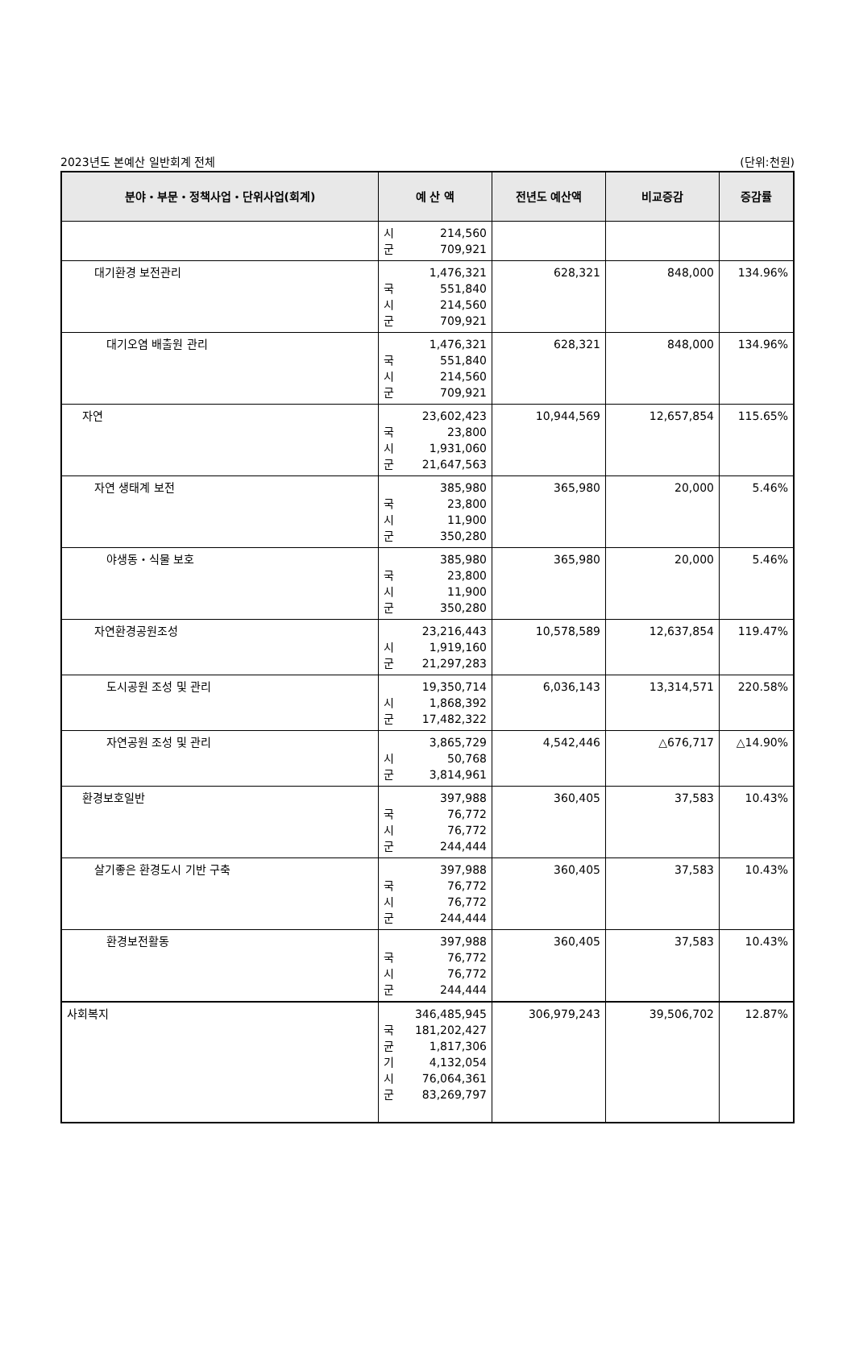2023년도 본예산 일반회계 전체 (단위:천원)
| 분야・부문・정책사업・단위사업(회계) | 예 산 액 | 전년도 예산액 | 비교증감 | 증감률 |
| --- | --- | --- | --- | --- |
| | 시 214,560 군 709,921 | | | |
| 대기환경 보전관리 | 1,476,321 국 551,840 시 214,560 군 709,921 | 628,321 | 848,000 | 134.96% |
| 대기오염 배출원 관리 | 1,476,321 국 551,840 시 214,560 군 709,921 | 628,321 | 848,000 | 134.96% |
| 자연 | 23,602,423 국 23,800 시 1,931,060 군 21,647,563 | 10,944,569 | 12,657,854 | 115.65% |
| 자연 생태계 보전 | 385,980 국 23,800 시 11,900 군 350,280 | 365,980 | 20,000 | 5.46% |
| 야생동・식물 보호 | 385,980 국 23,800 시 11,900 군 350,280 | 365,980 | 20,000 | 5.46% |
| 자연환경공원조성 | 23,216,443 시 1,919,160 군 21,297,283 | 10,578,589 | 12,637,854 | 119.47% |
| 도시공원 조성 및 관리 | 19,350,714 시 1,868,392 군 17,482,322 | 6,036,143 | 13,314,571 | 220.58% |
| 자연공원 조성 및 관리 | 3,865,729 시 50,768 군 3,814,961 | 4,542,446 | △676,717 | △14.90% |
| 환경보호일반 | 397,988 국 76,772 시 76,772 군 244,444 | 360,405 | 37,583 | 10.43% |
| 살기좋은 환경도시 기반 구축 | 397,988 국 76,772 시 76,772 군 244,444 | 360,405 | 37,583 | 10.43% |
| 환경보전활동 | 397,988 국 76,772 시 76,772 군 244,444 | 360,405 | 37,583 | 10.43% |
| 사회복지 | 346,485,945 국 181,202,427 균 1,817,306 기 4,132,054 시 76,064,361 군 83,269,797 | 306,979,243 | 39,506,702 | 12.87% |